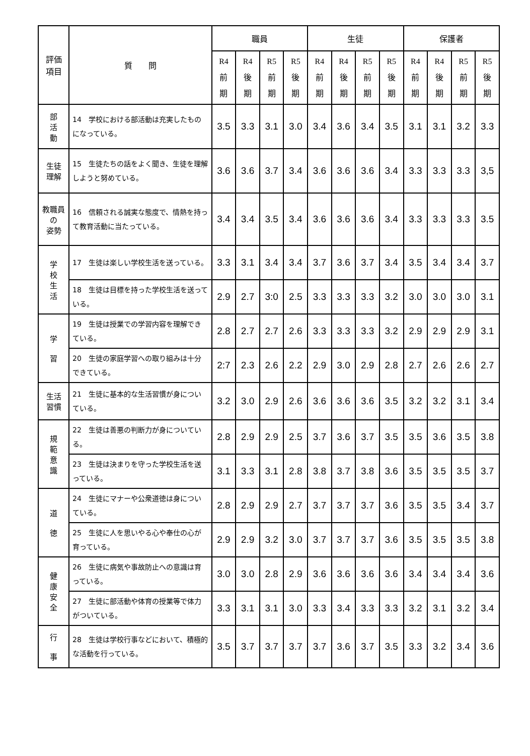| 評価 項目 | 質 問 | 職員 | | | | 生徒 | | | | 保護者 | | | |
| --- | --- | --- | --- | --- | --- | --- | --- | --- | --- | --- | --- | --- | --- |
| | | R4 前 期 | R4 後 期 | R5 前 期 | R5 後 期 | R4 前 期 | R4 後 期 | R5 前 期 | R5 後 期 | R4 前 期 | R4 後 期 | R5 前 期 | R5 後 期 |
| 部 活 動 | 14 学校における部活動は充実したものになっている。 | 3.5 | 3.3 | 3.1 | 3.0 | 3.4 | 3.6 | 3.4 | 3.5 | 3.1 | 3.1 | 3.2 | 3.3 |
| 生徒 理解 | 15 生徒たちの話をよく聞き、生徒を理解しようと努めている。 | 3.6 | 3.6 | 3.7 | 3.4 | 3.6 | 3.6 | 3.6 | 3.4 | 3.3 | 3.3 | 3.3 | 3,5 |
| 教職員の 姿勢 | 16 信頼される誠実な態度で、情熱を持って教育活動に当たっている。 | 3.4 | 3.4 | 3.5 | 3.4 | 3.6 | 3.6 | 3.6 | 3.4 | 3.3 | 3.3 | 3.3 | 3.5 |
| 学 校 生 活 | 17 生徒は楽しい学校生活を送っている。 | 3.3 | 3.1 | 3.4 | 3.4 | 3.7 | 3.6 | 3.7 | 3.4 | 3.5 | 3.4 | 3.4 | 3.7 |
| | 18 生徒は目標を持った学校生活を送っている。 | 2.9 | 2.7 | 3:0 | 2.5 | 3.3 | 3.3 | 3.3 | 3.2 | 3.0 | 3.0 | 3.0 | 3.1 |
| 学 習 | 19 生徒は授業での学習内容を理解できている。 | 2.8 | 2.7 | 2.7 | 2.6 | 3.3 | 3.3 | 3.3 | 3.2 | 2.9 | 2.9 | 2.9 | 3.1 |
| | 20 生徒の家庭学習への取り組みは十分できている。 | 2:7 | 2.3 | 2.6 | 2.2 | 2.9 | 3.0 | 2.9 | 2.8 | 2.7 | 2.6 | 2.6 | 2.7 |
| 生活 習慣 | 21 生徒に基本的な生活習慣が身についている。 | 3.2 | 3.0 | 2.9 | 2.6 | 3.6 | 3.6 | 3.6 | 3.5 | 3.2 | 3.2 | 3.1 | 3.4 |
| 規 範 意 識 | 22 生徒は善悪の判断力が身についている。 | 2.8 | 2.9 | 2.9 | 2.5 | 3.7 | 3.6 | 3.7 | 3.5 | 3.5 | 3.6 | 3.5 | 3.8 |
| | 23 生徒は決まりを守った学校生活を送っている。 | 3.1 | 3.3 | 3.1 | 2.8 | 3.8 | 3.7 | 3.8 | 3.6 | 3.5 | 3.5 | 3.5 | 3.7 |
| 道 徳 | 24 生徒にマナーや公衆道徳は身についている。 | 2.8 | 2.9 | 2.9 | 2.7 | 3.7 | 3.7 | 3.7 | 3.6 | 3.5 | 3.5 | 3.4 | 3.7 |
| | 25 生徒に人を思いやる心や奉仕の心が育っている。 | 2.9 | 2.9 | 3.2 | 3.0 | 3.7 | 3.7 | 3.7 | 3.6 | 3.5 | 3.5 | 3.5 | 3.8 |
| 健 康 安 全 | 26 生徒に病気や事故防止への意識は育っている。 | 3.0 | 3.0 | 2.8 | 2.9 | 3.6 | 3.6 | 3.6 | 3.6 | 3.4 | 3.4 | 3.4 | 3.6 |
| | 27 生徒に部活動や体育の授業等で体力がついている。 | 3.3 | 3.1 | 3.1 | 3.0 | 3.3 | 3.4 | 3.3 | 3.3 | 3.2 | 3.1 | 3.2 | 3.4 |
| 行 事 | 28 生徒は学校行事などにおいて、積極的な活動を行っている。 | 3.5 | 3.7 | 3.7 | 3.7 | 3.7 | 3.6 | 3.7 | 3.5 | 3.3 | 3.2 | 3.4 | 3.6 |